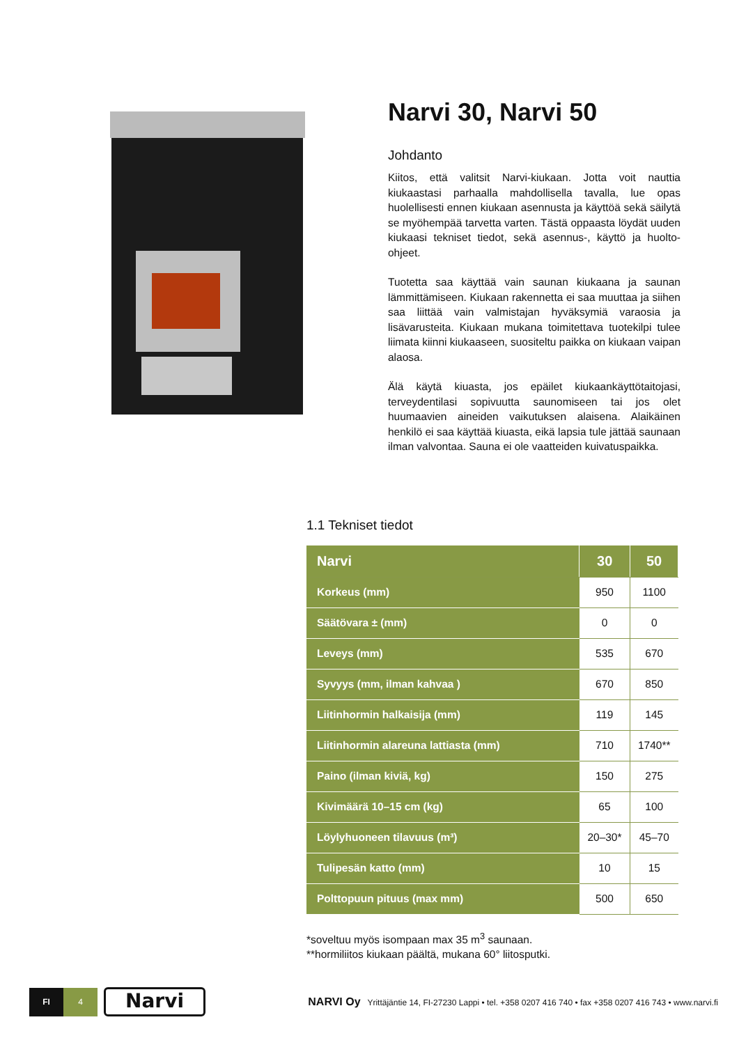Narvi 30, Narvi 50
Johdanto
Kiitos, että valitsit Narvi-kiukaan. Jotta voit nauttia kiukaastasi parhaalla mahdollisella tavalla, lue opas huolellisesti ennen kiukaan asennusta ja käyttöä sekä säilytä se myöhempää tarvetta varten. Tästä oppaasta löydät uuden kiukaasi tekniset tiedot, sekä asennus-, käyttö ja huolto-ohjeet.
Tuotetta saa käyttää vain saunan kiukaana ja saunan lämmittämiseen. Kiukaan rakennetta ei saa muuttaa ja siihen saa liittää vain valmistajan hyväksymiä varaosia ja lisävarusteita. Kiukaan mukana toimitettava tuotekilpi tulee liimata kiinni kiukaaseen, suositeltu paikka on kiukaan vaipan alaosa.
Älä käytä kiuasta, jos epäilet kiukaankäyttötaitojasi, terveydentilasi sopivuutta saunomiseen tai jos olet huumaavien aineiden vaikutuksen alaisena. Alaikäinen henkilö ei saa käyttää kiuasta, eikä lapsia tule jättää saunaan ilman valvontaa. Sauna ei ole vaatteiden kuivatuspaikka.
1.1 Tekniset tiedot
| Narvi | 30 | 50 |
| --- | --- | --- |
| Korkeus (mm) | 950 | 1100 |
| Säätövara ± (mm) | 0 | 0 |
| Leveys (mm) | 535 | 670 |
| Syvyys (mm, ilman kahvaa ) | 670 | 850 |
| Liitinhormin halkaisija (mm) | 119 | 145 |
| Liitinhormin alareuna lattiasta (mm) | 710 | 1740** |
| Paino (ilman kiviä, kg) | 150 | 275 |
| Kivimäärä 10–15 cm (kg) | 65 | 100 |
| Löylyhuoneen tilavuus (m³) | 20–30* | 45–70 |
| Tulipesän katto (mm) | 10 | 15 |
| Polttopuun pituus (max mm) | 500 | 650 |
*soveltuu myös isompaan max 35 m<sup>3</sup> saunaan.
**hormiliitos kiukaan päältä, mukana 60° liitosputki.
FI 4
Narvi
NARVI Oy Yrittäjäntie 14, FI-27230 Lappi • tel. +358 0207 416 740 • fax +358 0207 416 743 • www.narvi.fi